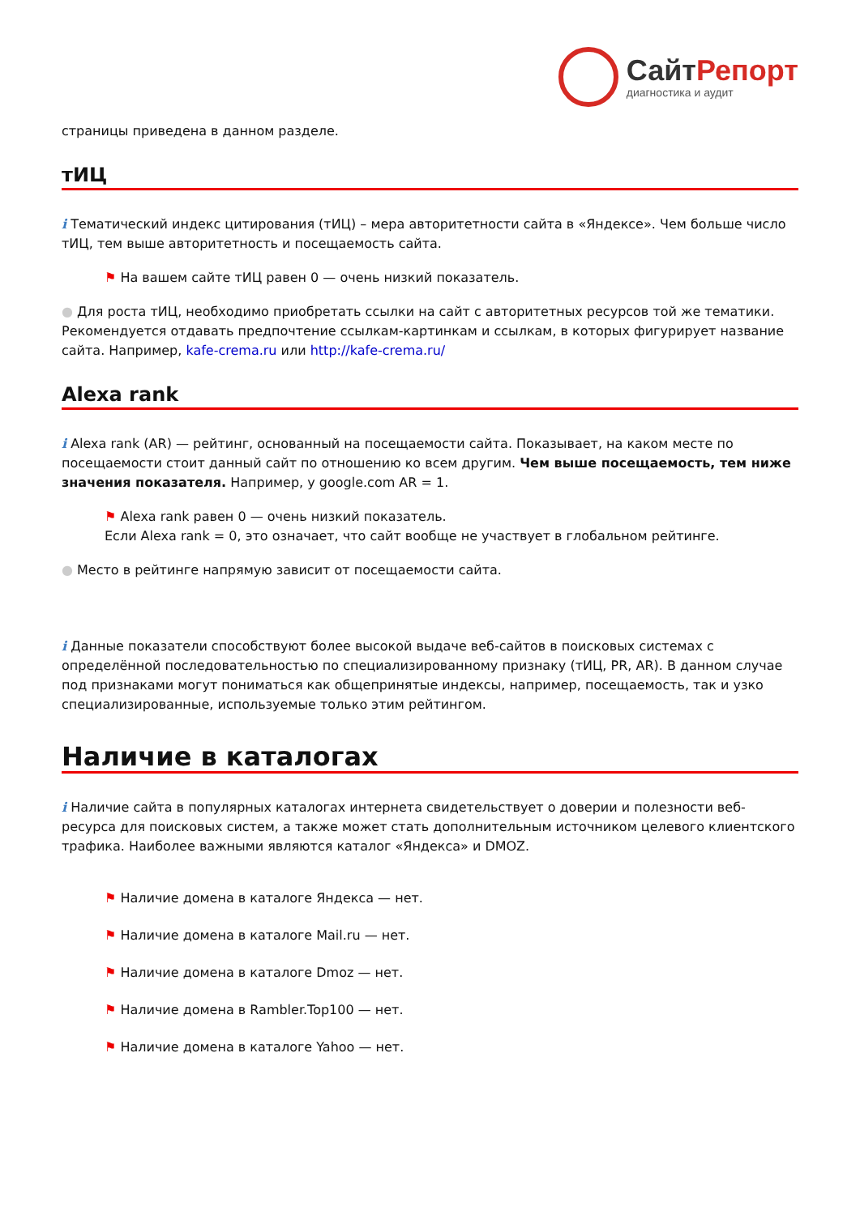Сайт Репорт
диагностика и аудит
страницы приведена в данном разделе.
тИЦ
i Тематический индекс цитирования (тИЦ) – мера авторитетности сайта в «Яндексе». Чем больше число тИЦ, тем выше авторитетность и посещаемость сайта.
⚑ На вашем сайте тИЦ равен 0 — очень низкий показатель.
● Для роста тИЦ, необходимо приобретать ссылки на сайт с авторитетных ресурсов той же тематики. Рекомендуется отдавать предпочтение ссылкам-картинкам и ссылкам, в которых фигурирует название сайта. Например, kafe-crema.ru или http://kafe-crema.ru/
Alexa rank
i Alexa rank (AR) — рейтинг, основанный на посещаемости сайта. Показывает, на каком месте по посещаемости стоит данный сайт по отношению ко всем другим. Чем выше посещаемость, тем ниже значения показателя. Например, у google.com AR = 1.
⚑ Alexa rank равен 0 — очень низкий показатель.
Если Alexa rank = 0, это означает, что сайт вообще не участвует в глобальном рейтинге.
● Место в рейтинге напрямую зависит от посещаемости сайта.
i Данные показатели способствуют более высокой выдаче веб-сайтов в поисковых системах с определённой последовательностью по специализированному признаку (тИЦ, PR, AR). В данном случае под признаками могут пониматься как общепринятые индексы, например, посещаемость, так и узко специализированные, используемые только этим рейтингом.
Наличие в каталогах
i Наличие сайта в популярных каталогах интернета свидетельствует о доверии и полезности веб-ресурса для поисковых систем, а также может стать дополнительным источником целевого клиентского трафика. Наиболее важными являются каталог «Яндекса» и DMOZ.
⚑ Наличие домена в каталоге Яндекса — нет.
⚑ Наличие домена в каталоге Mail.ru — нет.
⚑ Наличие домена в каталоге Dmoz — нет.
⚑ Наличие домена в Rambler.Top100 — нет.
⚑ Наличие домена в каталоге Yahoo — нет.